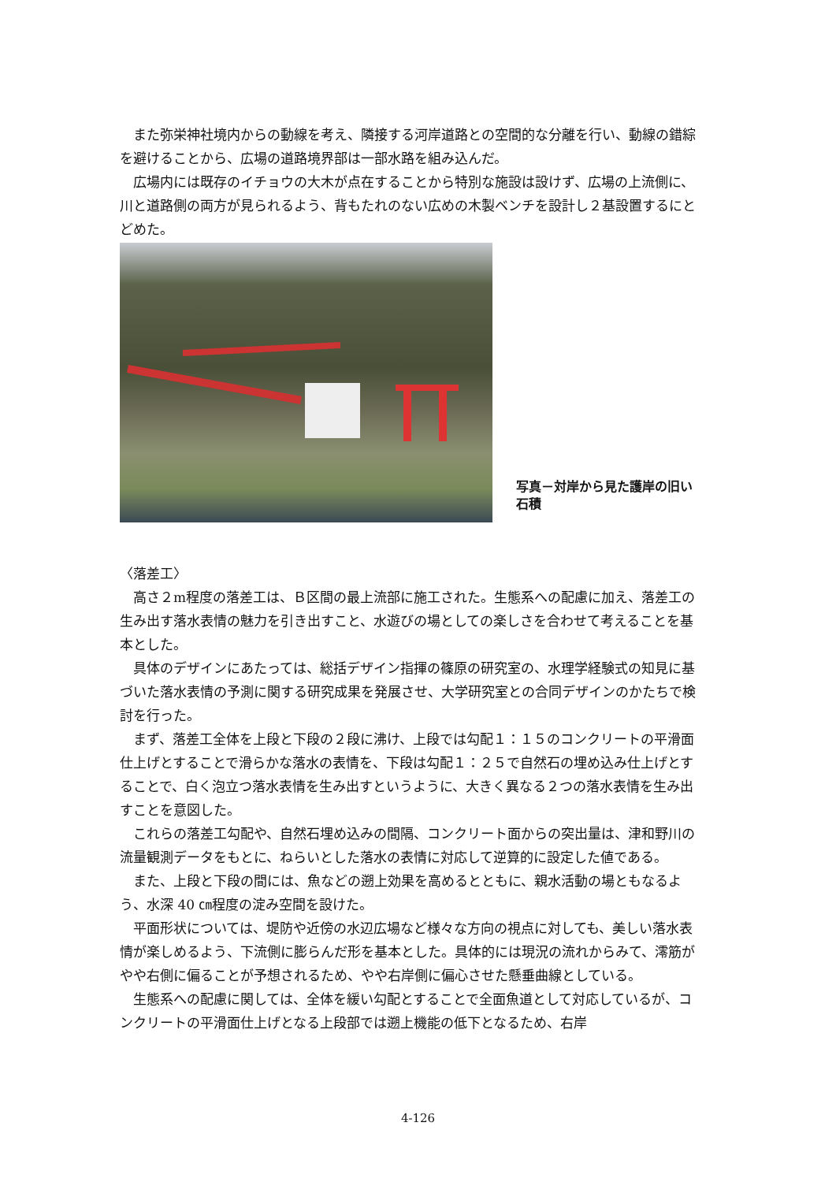また弥栄神社境内からの動線を考え、隣接する河岸道路との空間的な分離を行い、動線の錯綜を避けることから、広場の道路境界部は一部水路を組み込んだ。
広場内には既存のイチョウの大木が点在することから特別な施設は設けず、広場の上流側に、川と道路側の両方が見られるよう、背もたれのない広めの木製ベンチを設計し２基設置するにとどめた。
写真－対岸から見た護岸の旧い石積
〈落差工〉
高さ２m程度の落差工は、Ｂ区間の最上流部に施工された。生態系への配慮に加え、落差工の生み出す落水表情の魅力を引き出すこと、水遊びの場としての楽しさを合わせて考えることを基本とした。
具体のデザインにあたっては、総括デザイン指揮の篠原の研究室の、水理学経験式の知見に基づいた落水表情の予測に関する研究成果を発展させ、大学研究室との合同デザインのかたちで検討を行った。
まず、落差工全体を上段と下段の２段に沸け、上段では勾配１：１５のコンクリートの平滑面仕上げとすることで滑らかな落水の表情を、下段は勾配１：２５で自然石の埋め込み仕上げとすることで、白く泡立つ落水表情を生み出すというように、大きく異なる２つの落水表情を生み出すことを意図した。
これらの落差工勾配や、自然石埋め込みの間隔、コンクリート面からの突出量は、津和野川の流量観測データをもとに、ねらいとした落水の表情に対応して逆算的に設定した値である。
また、上段と下段の間には、魚などの遡上効果を高めるとともに、親水活動の場ともなるよう、水深 40 ㎝程度の淀み空間を設けた。
平面形状については、堤防や近傍の水辺広場など様々な方向の視点に対しても、美しい落水表情が楽しめるよう、下流側に膨らんだ形を基本とした。具体的には現況の流れからみて、澪筋がやや右側に偏ることが予想されるため、やや右岸側に偏心させた懸垂曲線としている。
生態系への配慮に関しては、全体を緩い勾配とすることで全面魚道として対応しているが、コンクリートの平滑面仕上げとなる上段部では遡上機能の低下となるため、右岸
4-126